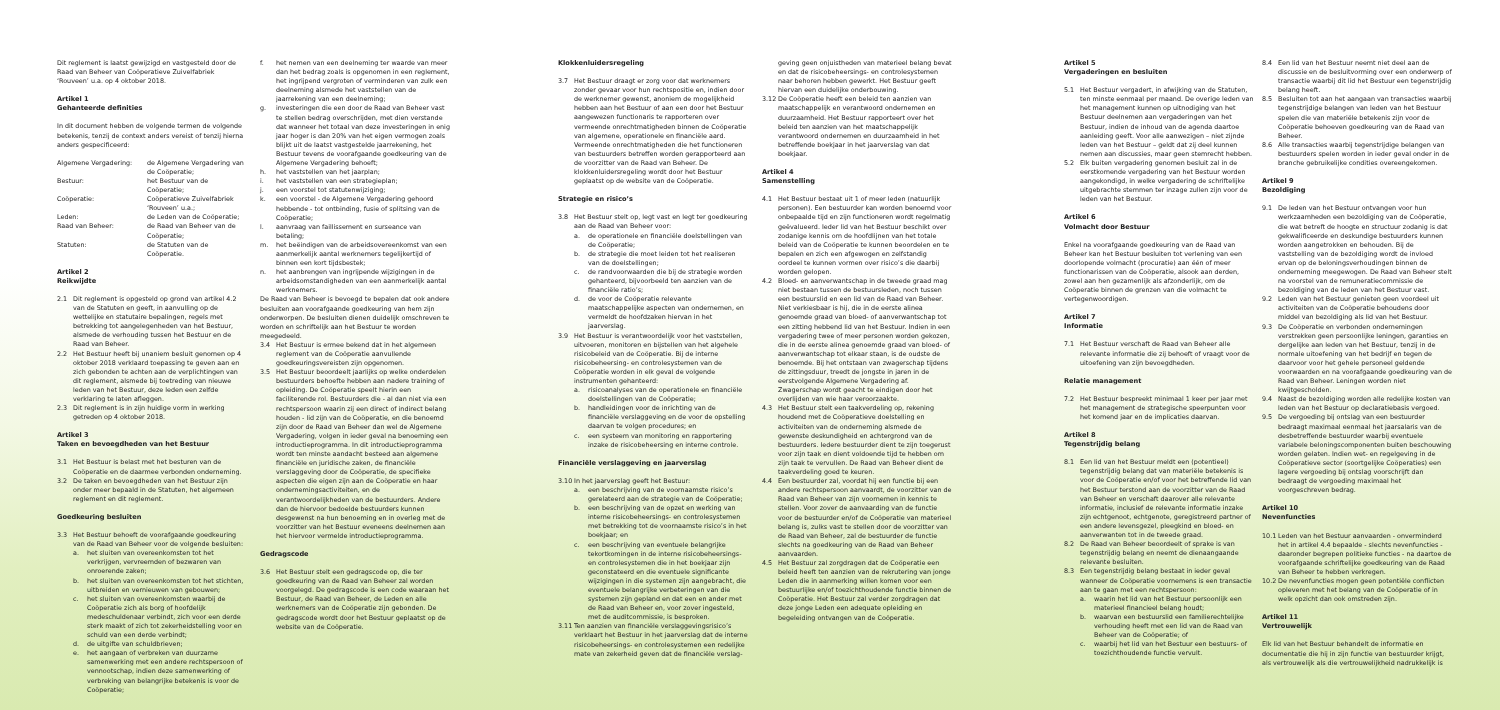Dit reglement is laatst gewijzigd en vastgesteld door de Raad van Beheer van Coöperatieve Zuivelfabriek ‘Rouveen’ u.a. op 4 oktober 2018.
Artikel 1
Gehanteerde definities
In dit document hebben de volgende termen de volgende betekenis, tenzij de context anders vereist of tenzij hierna anders gespecificeerd:
Algemene Vergadering: de Algemene Vergadering van de Coöperatie;
Bestuur: het Bestuur van de Coöperatie;
Coöperatie: Coöperatieve Zuivelfabriek ‘Rouveen’ u.a.;
Leden: de Leden van de Coöperatie;
Raad van Beheer: de Raad van Beheer van de Coöperatie;
Statuten: de Statuten van de Coöperatie.
Artikel 2
Reikwijdte
2.1 Dit reglement is opgesteld op grond van artikel 4.2 van de Statuten en geeft, in aanvulling op de wettelijke en statutaire bepalingen, regels met betrekking tot aangelegenheden van het Bestuur, alsmede de verhouding tussen het Bestuur en de Raad van Beheer.
2.2 Het Bestuur heeft bij unaniem besluit genomen op 4 oktober 2018 verklaard toepassing te geven aan en zich gebonden te achten aan de verplichtingen van dit reglement, alsmede bij toetreding van nieuwe leden van het Bestuur, deze leden een zelfde verklaring te laten afleggen.
2.3 Dit reglement is in zijn huidige vorm in werking getreden op 4 oktober 2018.
Artikel 3
Taken en bevoegdheden van het Bestuur
3.1 Het Bestuur is belast met het besturen van de Coöperatie en de daarmee verbonden onderneming.
3.2 De taken en bevoegdheden van het Bestuur zijn onder meer bepaald in de Statuten, het algemeen reglement en dit reglement.
Goedkeuring besluiten
3.3 Het Bestuur behoeft de voorafgaande goedkeuring van de Raad van Beheer voor de volgende besluiten:
a. het sluiten van overeenkomsten tot het verkrijgen, vervreemden of bezwaren van onroerende zaken;
b. het sluiten van overeenkomsten tot het stichten, uitbreiden en vernieuwen van gebouwen;
c. het sluiten van overeenkomsten waarbij de Coöperatie zich als borg of hoofdelijk medeschuldenaar verbindt, zich voor een derde sterk maakt of zich tot zekerheidstelling voor en schuld van een derde verbindt;
d. de uitgifte van schuldbrieven;
e. het aangaan of verbreken van duurzame samenwerking met een andere rechtspersoon of vennootschap, indien deze samenwerking of verbreking van belangrijke betekenis is voor de Coöperatie;
f. het nemen van een deelneming ter waarde van meer dan het bedrag zoals is opgenomen in een reglement, het ingrijpend vergroten of verminderen van zulk een deelneming alsmede het vaststellen van de jaarrekening van een deelneming;
g. investeringen die een door de Raad van Beheer vast te stellen bedrag overschrijden, met dien verstande dat wanneer het totaal van deze investeringen in enig jaar hoger is dan 20% van het eigen vermogen zoals blijkt uit de laatst vastgestelde jaarrekening, het Bestuur tevens de voorafgaande goedkeuring van de Algemene Vergadering behoeft;
h. het vaststellen van het jaarplan;
i. het vaststellen van een strategieplan;
j. een voorstel tot statutenwijziging;
k. een voorstel - de Algemene Vergadering gehoord hebbende - tot ontbinding, fusie of splitsing van de Coöperatie;
l. aanvraag van faillissement en surseance van betaling;
m. het beëindigen van de arbeidsovereenkomst van een aanmerkelijk aantal werknemers tegelijkertijd of binnen een kort tijdsbestek;
n. het aanbrengen van ingrijpende wijzigingen in de arbeidsomstandigheden van een aanmerkelijk aantal werknemers.
De Raad van Beheer is bevoegd te bepalen dat ook andere besluiten aan voorafgaande goedkeuring van hem zijn onderworpen. De besluiten dienen duidelijk omschreven te worden en schriftelijk aan het Bestuur te worden meegedeeld.
3.4 Het Bestuur is ermee bekend dat in het algemeen reglement van de Coöperatie aanvullende goedkeuringsvereisten zijn opgenomen.
3.5 Het Bestuur beoordeelt jaarlijks op welke onderdelen bestuurders behoefte hebben aan nadere training of opleiding. De Coöperatie speelt hierin een faciliterende rol. Bestuurders die - al dan niet via een rechtspersoon waarin zij een direct of indirect belang houden - lid zijn van de Coöperatie, en die benoemd zijn door de Raad van Beheer dan wel de Algemene Vergadering, volgen in ieder geval na benoeming een introductieprogramma. In dit introductieprogramma wordt ten minste aandacht besteed aan algemene financiële en juridische zaken, de financiële verslaggeving door de Coöperatie, de specifieke aspecten die eigen zijn aan de Coöperatie en haar ondernemingsactiviteiten, en de verantwoordelijkheden van de bestuurders. Andere dan de hiervoor bedoelde bestuurders kunnen desgewenst na hun benoeming en in overleg met de voorzitter van het Bestuur eveneens deelnemen aan het hiervoor vermelde introductieprogramma.
Gedragscode
3.6 Het Bestuur stelt een gedragscode op, die ter goedkeuring van de Raad van Beheer zal worden voorgelegd. De gedragscode is een code waaraan het Bestuur, de Raad van Beheer, de Leden en alle werknemers van de Coöperatie zijn gebonden. De gedragscode wordt door het Bestuur geplaatst op de website van de Coöperatie.
Klokkenluidersregeling
3.7 Het Bestuur draagt er zorg voor dat werknemers zonder gevaar voor hun rechtspositie en, indien door de werknemer gewenst, anoniem de mogelijkheid hebben aan het Bestuur of aan een door het Bestuur aangewezen functionaris te rapporteren over vermeende onrechtmatigheden binnen de Coöperatie van algemene, operationele en financiële aard. Vermeende onrechtmatigheden die het functioneren van bestuurders betreffen worden gerapporteerd aan de voorzitter van de Raad van Beheer. De klokkenluidersregeling wordt door het Bestuur geplaatst op de website van de Coöperatie.
Strategie en risico’s
3.8 Het Bestuur stelt op, legt vast en legt ter goedkeuring aan de Raad van Beheer voor:
a. de operationele en financiële doelstellingen van de Coöperatie;
b. de strategie die moet leiden tot het realiseren van de doelstellingen;
c. de randvoorwaarden die bij de strategie worden gehanteerd, bijvoorbeeld ten aanzien van de financiële ratio’s;
d. de voor de Coöperatie relevante maatschappelijke aspecten van ondernemen, en vermeldt de hoofdzaken hiervan in het jaarverslag.
3.9 Het Bestuur is verantwoordelijk voor het vaststellen, uitvoeren, monitoren en bijstellen van het algehele risicobeleid van de Coöperatie. Bij de interne risicobeheersing- en controlesystemen van de Coöperatie worden in elk geval de volgende instrumenten gehanteerd:
a. risicoanalyses van de operationele en financiële doelstellingen van de Coöperatie;
b. handleidingen voor de inrichting van de financiële verslaggeving en de voor de opstelling daarvan te volgen procedures; en
c. een systeem van monitoring en rapportering inzake de risicobeheersing en interne controle.
Financiële verslaggeving en jaarverslag
3.10 In het jaarverslag geeft het Bestuur:
a. een beschrijving van de voornaamste risico’s gerelateerd aan de strategie van de Coöperatie;
b. een beschrijving van de opzet en werking van interne risicobeheersings- en controlesystemen met betrekking tot de voornaamste risico’s in het boekjaar; en
c. een beschrijving van eventuele belangrijke tekortkomingen in de interne risicobeheersings- en controlesystemen die in het boekjaar zijn geconstateerd en die eventuele significante wijzigingen in die systemen zijn aangebracht, die eventuele belangrijke verbeteringen van die systemen zijn gepland en dat een en ander met de Raad van Beheer en, voor zover ingesteld, met de auditcommissie, is besproken.
3.11 Ten aanzien van financiële verslaggevingsrisico’s verklaart het Bestuur in het jaarverslag dat de interne risicobeheersings- en controlesystemen een redelijke mate van zekerheid geven dat de financiële verslag-
geving geen onjuistheden van materieel belang bevat en dat de risicobeheersings- en controlesystemen naar behoren hebben gewerkt. Het Bestuur geeft hiervan een duidelijke onderbouwing.
3.12 De Coöperatie heeft een beleid ten aanzien van maatschappelijk en verantwoord ondernemen en duurzaamheid. Het Bestuur rapporteert over het beleid ten aanzien van het maatschappelijk verantwoord ondernemen en duurzaamheid in het betreffende boekjaar in het jaarverslag van dat boekjaar.
Artikel 4
Samenstelling
4.1 Het Bestuur bestaat uit 1 of meer leden (natuurlijk personen). Een bestuurder kan worden benoemd voor onbepaalde tijd en zijn functioneren wordt regelmatig geëvalueerd. Ieder lid van het Bestuur beschikt over zodanige kennis om de hoofdlijnen van het totale beleid van de Coöperatie te kunnen beoordelen en te bepalen en zich een afgewogen en zelfstandig oordeel te kunnen vormen over risico’s die daarbij worden gelopen.
4.2 Bloed- en aanverwantschap in de tweede graad mag niet bestaan tussen de bestuursleden, noch tussen een bestuurslid en een lid van de Raad van Beheer. Niet verkiesbaar is hij, die in de eerste alinea genoemde graad van bloed- of aanverwantschap tot een zitting hebbend lid van het Bestuur. Indien in een vergadering twee of meer personen worden gekozen, die in de eerste alinea genoemde graad van bloed- of aanverwantschap tot elkaar staan, is de oudste de benoemde. Bij het ontstaan van zwagerschap tijdens de zittingsduur, treedt de jongste in jaren in de eerstvolgende Algemene Vergadering af. Zwagerschap wordt geacht te eindigen door het overlijden van wie haar veroorzaakte.
4.3 Het Bestuur stelt een taakverdeling op, rekening houdend met de Coöperatieve doelstelling en activiteiten van de onderneming alsmede de gewenste deskundigheid en achtergrond van de bestuurders. Iedere bestuurder dient te zijn toegerust voor zijn taak en dient voldoende tijd te hebben om zijn taak te vervullen. De Raad van Beheer dient de taakverdeling goed te keuren.
4.4 Een bestuurder zal, voordat hij een functie bij een andere rechtspersoon aanvaardt, de voorzitter van de Raad van Beheer van zijn voornemen in kennis te stellen. Voor zover de aanvaarding van de functie voor de bestuurder en/of de Coöperatie van materieel belang is, zulks vast te stellen door de voorzitter van de Raad van Beheer, zal de bestuurder de functie slechts na goedkeuring van de Raad van Beheer aanvaarden.
4.5 Het Bestuur zal zorgdragen dat de Coöperatie een beleid heeft ten aanzien van de rekrutering van jonge Leden die in aanmerking willen komen voor een bestuurlijke en/of toezichthoudende functie binnen de Coöperatie. Het Bestuur zal verder zorgdragen dat deze jonge Leden een adequate opleiding en begeleiding ontvangen van de Coöperatie.
Artikel 5
Vergaderingen en besluiten
5.1 Het Bestuur vergadert, in afwijking van de Statuten, ten minste eenmaal per maand. De overige leden van het management kunnen op uitnodiging van het Bestuur deelnemen aan vergaderingen van het Bestuur, indien de inhoud van de agenda daartoe aanleiding geeft. Voor alle aanwezigen – niet zijnde leden van het Bestuur – geldt dat zij deel kunnen nemen aan discussies, maar geen stemrecht hebben.
5.2 Elk buiten vergadering genomen besluit zal in de eerstkomende vergadering van het Bestuur worden aangekondigd, in welke vergadering de schriftelijke uitgebrachte stemmen ter inzage zullen zijn voor de leden van het Bestuur.
Artikel 6
Volmacht door Bestuur
Enkel na voorafgaande goedkeuring van de Raad van Beheer kan het Bestuur besluiten tot verlening van een doorlopende volmacht (procuratie) aan één of meer functionarissen van de Coöperatie, alsook aan derden, zowel aan hen gezamenlijk als afzonderlijk, om de Coöperatie binnen de grenzen van die volmacht te vertegenwoordigen.
Artikel 7
Informatie
7.1 Het Bestuur verschaft de Raad van Beheer alle relevante informatie die zij behoeft of vraagt voor de uitoefening van zijn bevoegdheden.
Relatie management
7.2 Het Bestuur bespreekt minimaal 1 keer per jaar met het management de strategische speerpunten voor het komend jaar en de implicaties daarvan.
Artikel 8
Tegenstrijdig belang
8.1 Een lid van het Bestuur meldt een (potentieel) tegenstrijdig belang dat van materiële betekenis is voor de Coöperatie en/of voor het betreffende lid van het Bestuur terstond aan de voorzitter van de Raad van Beheer en verschaft daarover alle relevante informatie, inclusief de relevante informatie inzake zijn echtgenoot, echtgenote, geregistreerd partner of een andere levensgezel, pleegkind en bloed- en aanverwanten tot in de tweede graad.
8.2 De Raad van Beheer beoordeelt of sprake is van tegenstrijdig belang en neemt de dienaangaande relevante besluiten.
8.3 Een tegenstrijdig belang bestaat in ieder geval wanneer de Coöperatie voornemens is een transactie aan te gaan met een rechtspersoon:
a. waarin het lid van het Bestuur persoonlijk een materieel financieel belang houdt;
b. waarvan een bestuurslid een familierechtelijke verhouding heeft met een lid van de Raad van Beheer van de Coöperatie; of
c. waarbij het lid van het Bestuur een bestuurs- of toezichthoudende functie vervult.
8.4 Een lid van het Bestuur neemt niet deel aan de discussie en de besluitvorming over een onderwerp of transactie waarbij dit lid het Bestuur een tegenstrijdig belang heeft.
8.5 Besluiten tot aan het aangaan van transacties waarbij tegenstrijdige belangen van leden van het Bestuur spelen die van materiële betekenis zijn voor de Coöperatie behoeven goedkeuring van de Raad van Beheer.
8.6 Alle transacties waarbij tegenstrijdige belangen van bestuurders spelen worden in ieder geval onder in de branche gebruikelijke condities overeengekomen.
Artikel 9
Bezoldiging
9.1 De leden van het Bestuur ontvangen voor hun werkzaamheden een bezoldiging van de Coöperatie, die wat betreft de hoogte en structuur zodanig is dat gekwalificeerde en deskundige bestuurders kunnen worden aangetrokken en behouden. Bij de vaststelling van de bezoldiging wordt de invloed ervan op de beloningsverhoudingen binnen de onderneming meegewogen. De Raad van Beheer stelt na voorstel van de remuneratiecommissie de bezoldiging van de leden van het Bestuur vast.
9.2 Leden van het Bestuur genieten geen voordeel uit activiteiten van de Coöperatie behoudens door middel van bezoldiging als lid van het Bestuur.
9.3 De Coöperatie en verbonden ondernemingen verstrekken geen persoonlijke leningen, garanties en dergelijke aan leden van het Bestuur, tenzij in de normale uitoefening van het bedrijf en tegen de daarvoor voor het gehele personeel geldende voorwaarden en na voorafgaande goedkeuring van de Raad van Beheer. Leningen worden niet kwijtgescholden.
9.4 Naast de bezoldiging worden alle redelijke kosten van leden van het Bestuur op declaratiebasis vergoed.
9.5 De vergoeding bij ontslag van een bestuurder bedraagt maximaal eenmaal het jaarsalaris van de desbetreffende bestuurder waarbij eventuele variabele beloningscomponenten buiten beschouwing worden gelaten. Indien wet- en regelgeving in de Coöperatieve sector (soortgelijke Coöperaties) een lagere vergoeding bij ontslag voorschrijft dan bedraagt de vergoeding maximaal het voorgeschreven bedrag.
Artikel 10
Nevenfuncties
10.1 Leden van het Bestuur aanvaarden - onverminderd het in artikel 4.4 bepaalde - slechts nevenfuncties - daaronder begrepen politieke functies - na daartoe de voorafgaande schriftelijke goedkeuring van de Raad van Beheer te hebben verkregen.
10.2 De nevenfuncties mogen geen potentiële conflicten opleveren met het belang van de Coöperatie of in welk opzicht dan ook omstreden zijn.
Artikel 11
Vertrouwelijk
Elk lid van het Bestuur behandelt de informatie en documentatie die hij in zijn functie van bestuurder krijgt, als vertrouwelijk als die vertrouwelijkheid nadrukkelijk is